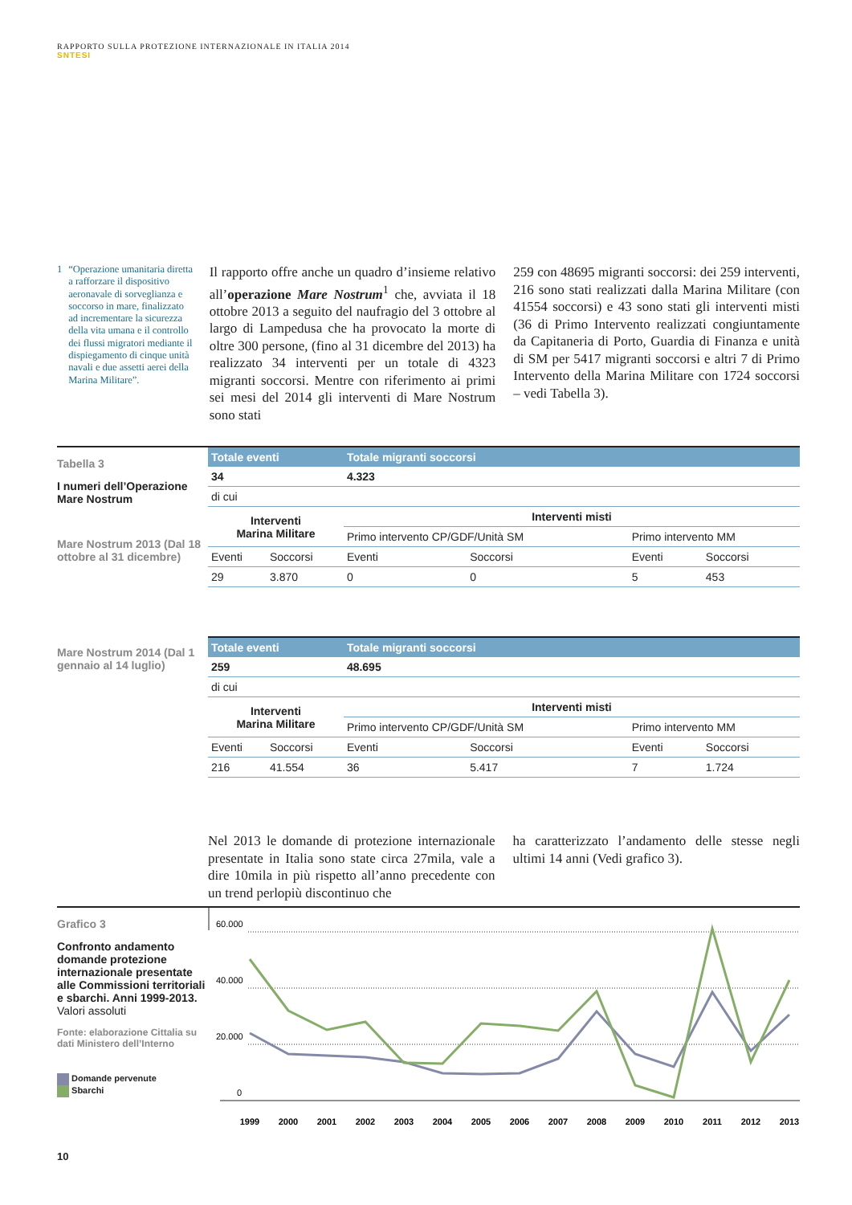RAPPORTO SULLA PROTEZIONE INTERNAZIONALE IN ITALIA 2014
SNTESI
1 “Operazione umanitaria diretta a rafforzare il dispositivo aeronavale di sorveglianza e soccorso in mare, finalizzato ad incrementare la sicurezza della vita umana e il controllo dei flussi migratori mediante il dispiegamento di cinque unità navali e due assetti aerei della Marina Militare”.
Il rapporto offre anche un quadro d’insieme relativo all’operazione Mare Nostrum<sup>1</sup> che, avviata il 18 ottobre 2013 a seguito del naufragio del 3 ottobre al largo di Lampedusa che ha provocato la morte di oltre 300 persone, (fino al 31 dicembre del 2013) ha realizzato 34 interventi per un totale di 4323 migranti soccorsi. Mentre con riferimento ai primi sei mesi del 2014 gli interventi di Mare Nostrum sono stati
259 con 48695 migranti soccorsi: dei 259 interventi, 216 sono stati realizzati dalla Marina Militare (con 41554 soccorsi) e 43 sono stati gli interventi misti (36 di Primo Intervento realizzati congiuntamente da Capitaneria di Porto, Guardia di Finanza e unità di SM per 5417 migranti soccorsi e altri 7 di Primo Intervento della Marina Militare con 1724 soccorsi – vedi Tabella 3).
Tabella 3
I numeri dell’Operazione Mare Nostrum
Mare Nostrum 2013 (Dal 18 ottobre al 31 dicembre)
| Totale eventi | | Totale migranti soccorsi | | | |
| --- | --- | --- | --- | --- | --- |
| 34 | | 4.323 | | | |
| di cui | | | | | |
| Interventi Marina Militare | | Interventi misti | | | |
| | | Primo intervento CP/GDF/Unità SM | | Primo intervento MM | |
| Eventi | Soccorsi | Eventi | Soccorsi | Eventi | Soccorsi |
| 29 | 3.870 | 0 | 0 | 5 | 453 |
Mare Nostrum 2014 (Dal 1 gennaio al 14 luglio)
| Totale eventi | | Totale migranti soccorsi | | | |
| --- | --- | --- | --- | --- | --- |
| 259 | | 48.695 | | | |
| di cui | | | | | |
| Interventi Marina Militare | | Interventi misti | | | |
| | | Primo intervento CP/GDF/Unità SM | | Primo intervento MM | |
| Eventi | Soccorsi | Eventi | Soccorsi | Eventi | Soccorsi |
| 216 | 41.554 | 36 | 5.417 | 7 | 1.724 |
Nel 2013 le domande di protezione internazionale presentate in Italia sono state circa 27mila, vale a dire 10mila in più rispetto all’anno precedente con un trend perlopiù discontinuo che
ha caratterizzato l’andamento delle stesse negli ultimi 14 anni (Vedi grafico 3).
Grafico 3
Confronto andamento domande protezione internazionale presentate alle Commissioni territoriali e sbarchi. Anni 1999-2013.
Valori assoluti
Fonte: elaborazione Cittalia su dati Ministero dell’Interno
Domande pervenute
Sbarchi
60.000
40.000
20.000
0
1999
2000
2001
2002
2003
2004
2005
2006
2007
2008
2009
2010
2011
2012
2013
10